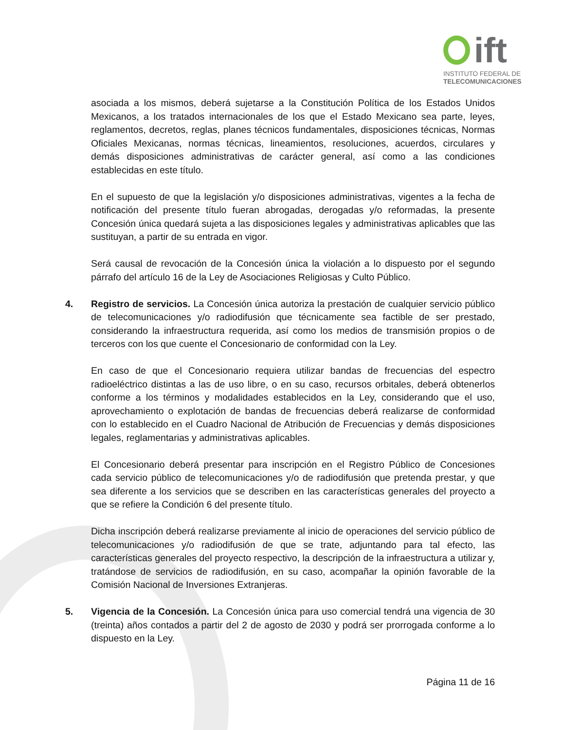ift
INSTITUTO FEDERAL DE
TELECOMUNICACIONES
asociada a los mismos, deberá sujetarse a la Constitución Política de los Estados Unidos Mexicanos, a los tratados internacionales de los que el Estado Mexicano sea parte, leyes, reglamentos, decretos, reglas, planes técnicos fundamentales, disposiciones técnicas, Normas Oficiales Mexicanas, normas técnicas, lineamientos, resoluciones, acuerdos, circulares y demás disposiciones administrativas de carácter general, así como a las condiciones establecidas en este título.
En el supuesto de que la legislación y/o disposiciones administrativas, vigentes a la fecha de notificación del presente título fueran abrogadas, derogadas y/o reformadas, la presente Concesión única quedará sujeta a las disposiciones legales y administrativas aplicables que las sustituyan, a partir de su entrada en vigor.
Será causal de revocación de la Concesión única la violación a lo dispuesto por el segundo párrafo del artículo 16 de la Ley de Asociaciones Religiosas y Culto Público.
4. Registro de servicios. La Concesión única autoriza la prestación de cualquier servicio público de telecomunicaciones y/o radiodifusión que técnicamente sea factible de ser prestado, considerando la infraestructura requerida, así como los medios de transmisión propios o de terceros con los que cuente el Concesionario de conformidad con la Ley.
En caso de que el Concesionario requiera utilizar bandas de frecuencias del espectro radioeléctrico distintas a las de uso libre, o en su caso, recursos orbitales, deberá obtenerlos conforme a los términos y modalidades establecidos en la Ley, considerando que el uso, aprovechamiento o explotación de bandas de frecuencias deberá realizarse de conformidad con lo establecido en el Cuadro Nacional de Atribución de Frecuencias y demás disposiciones legales, reglamentarias y administrativas aplicables.
El Concesionario deberá presentar para inscripción en el Registro Público de Concesiones cada servicio público de telecomunicaciones y/o de radiodifusión que pretenda prestar, y que sea diferente a los servicios que se describen en las características generales del proyecto a que se refiere la Condición 6 del presente título.
Dicha inscripción deberá realizarse previamente al inicio de operaciones del servicio público de telecomunicaciones y/o radiodifusión de que se trate, adjuntando para tal efecto, las características generales del proyecto respectivo, la descripción de la infraestructura a utilizar y, tratándose de servicios de radiodifusión, en su caso, acompañar la opinión favorable de la Comisión Nacional de Inversiones Extranjeras.
5. Vigencia de la Concesión. La Concesión única para uso comercial tendrá una vigencia de 30 (treinta) años contados a partir del 2 de agosto de 2030 y podrá ser prorrogada conforme a lo dispuesto en la Ley.
Página 11 de 16